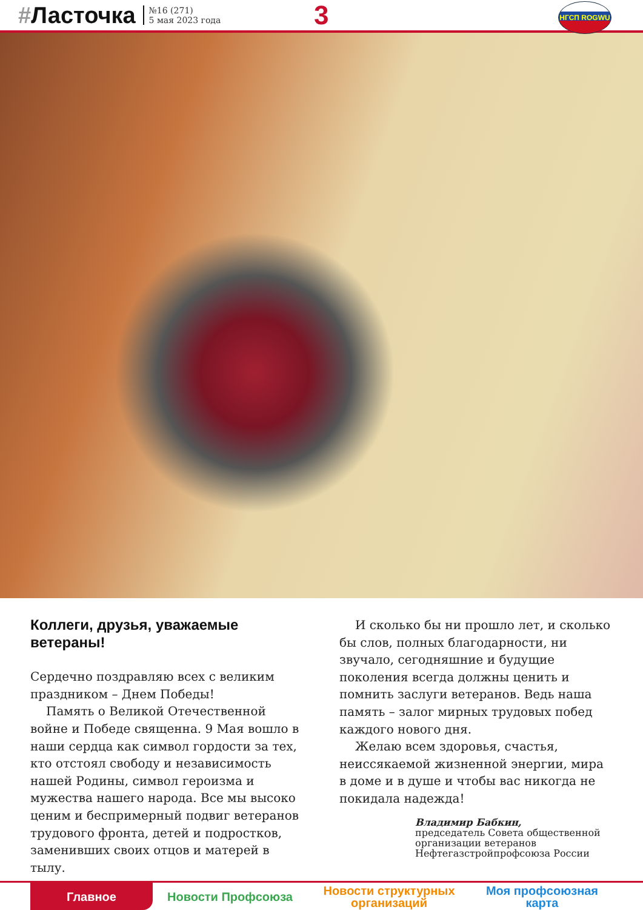#Ласточка
№16 (271)
5 мая 2023 года
3 НГСП ROGWU
Коллеги, друзья, уважаемые ветераны!
Сердечно поздравляю всех с великим праздником – Днем Победы!
Память о Великой Отечественной войне и Победе священна. 9 Мая вошло в наши сердца как символ гордости за тех, кто отстоял свободу и независимость нашей Родины, символ героизма и мужества нашего народа. Все мы высоко ценим и беспримерный подвиг ветеранов трудового фронта, детей и подростков, заменивших своих отцов и матерей в тылу.
И сколько бы ни прошло лет, и сколько бы слов, полных благодарности, ни звучало, сегодняшние и будущие поколения всегда должны ценить и помнить заслуги ветеранов. Ведь наша память – залог мирных трудовых побед каждого нового дня.
Желаю всем здоровья, счастья, неиссякаемой жизненной энергии, мира в доме и в душе и чтобы вас никогда не покидала надежда!
Владимир Бабкин,
председатель Совета общественной организации ветеранов Нефтегазстройпрофсоюза России
Главное Новости Профсоюза Новости структурных организаций
Моя профсоюзная карта